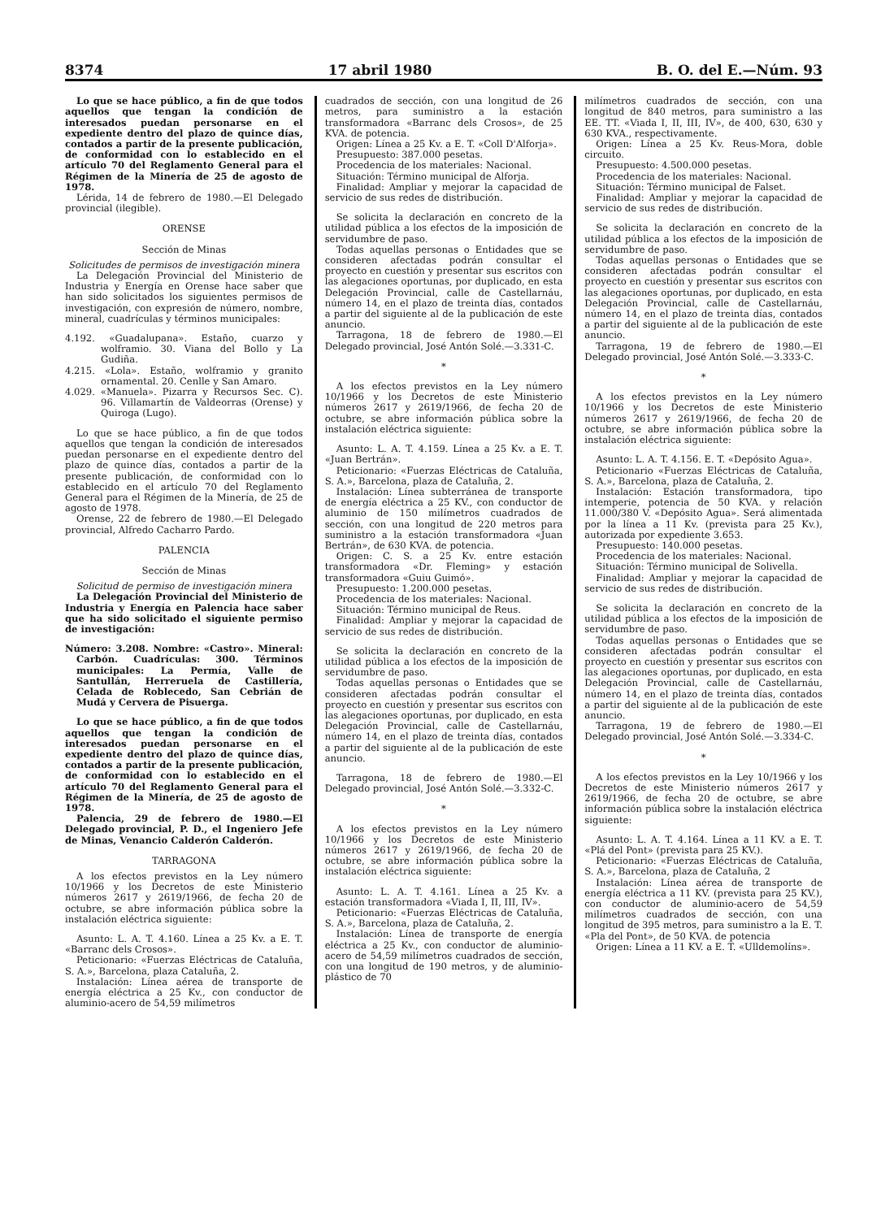8374 17 abril 1980 B. O. del E.—Núm. 93
Lo que se hace público, a fin de que todos aquellos que tengan la condición de interesados puedan personarse en el expediente dentro del plazo de quince días, contados a partir de la presente publicación, de conformidad con lo establecido en el artículo 70 del Reglamento General para el Régimen de la Minería de 25 de agosto de 1978.
Lérida, 14 de febrero de 1980.—El Delegado provincial (ilegible).
ORENSE
Sección de Minas
Solicitudes de permisos de investigación minera
La Delegación Provincial del Ministerio de Industria y Energía en Orense hace saber que han sido solicitados los siguientes permisos de investigación, con expresión de número, nombre, mineral, cuadrículas y términos municipales:
4.192. «Guadalupana». Estaño, cuarzo y wolframio. 30. Viana del Bollo y La Gudiña.
4.215. «Lola». Estaño, wolframio y granito ornamental. 20. Cenlle y San Amaro.
4.029. «Manuela». Pizarra y Recursos Sec. C). 96. Villamartín de Valdeorras (Orense) y Quiroga (Lugo).
Lo que se hace público, a fin de que todos aquellos que tengan la condición de interesados puedan personarse en el expediente dentro del plazo de quince días, contados a partir de la presente publicación, de conformidad con lo establecido en el artículo 70 del Reglamento General para el Régimen de la Minería, de 25 de agosto de 1978.
Orense, 22 de febrero de 1980.—El Delegado provincial, Alfredo Cacharro Pardo.
PALENCIA
Sección de Minas
Solicitud de permiso de investigación minera
La Delegación Provincial del Ministerio de Industria y Energía en Palencia hace saber que ha sido solicitado el siguiente permiso de investigación:
Número: 3.208. Nombre: «Castro». Mineral: Carbón. Cuadrículas: 300. Términos municipales: La Permía, Valle de Santullán, Herreruela de Castillería, Celada de Roblecedo, San Cebrián de Mudá y Cervera de Pisuerga.
Lo que se hace público, a fin de que todos aquellos que tengan la condición de interesados puedan personarse en el expediente dentro del plazo de quince días, contados a partir de la presente publicación, de conformidad con lo establecido en el artículo 70 del Reglamento General para el Régimen de la Minería, de 25 de agosto de 1978.
Palencia, 29 de febrero de 1980.—El Delegado provincial, P. D., el Ingeniero Jefe de Minas, Venancio Calderón Calderón.
TARRAGONA
A los efectos previstos en la Ley número 10/1966 y los Decretos de este Ministerio números 2617 y 2619/1966, de fecha 20 de octubre, se abre información pública sobre la instalación eléctrica siguiente:
Asunto: L. A. T. 4.160. Línea a 25 Kv. a E. T. «Barranc dels Crosos».
Peticionario: «Fuerzas Eléctricas de Cataluña, S. A.», Barcelona, plaza Cataluña, 2.
Instalación: Línea aérea de transporte de energía eléctrica a 25 Kv., con conductor de aluminio-acero de 54,59 milímetros
cuadrados de sección, con una longitud de 26 metros, para suministro a la estación transformadora «Barranc dels Crosos», de 25 KVA. de potencia.
Origen: Línea a 25 Kv. a E. T. «Coll D'Alforja».
Presupuesto: 387.000 pesetas.
Procedencia de los materiales: Nacional.
Situación: Término municipal de Alforja.
Finalidad: Ampliar y mejorar la capacidad de servicio de sus redes de distribución.
Se solicita la declaración en concreto de la utilidad pública a los efectos de la imposición de servidumbre de paso.
Todas aquellas personas o Entidades que se consideren afectadas podrán consultar el proyecto en cuestión y presentar sus escritos con las alegaciones oportunas, por duplicado, en esta Delegación Provincial, calle de Castellarnáu, número 14, en el plazo de treinta días, contados a partir del siguiente al de la publicación de este anuncio.
Tarragona, 18 de febrero de 1980.—El Delegado provincial, José Antón Solé.—3.331-C.
*
A los efectos previstos en la Ley número 10/1966 y los Decretos de este Ministerio números 2617 y 2619/1966, de fecha 20 de octubre, se abre información pública sobre la instalación eléctrica siguiente:
Asunto: L. A. T. 4.159. Línea a 25 Kv. a E. T. «Juan Bertrán».
Peticionario: «Fuerzas Eléctricas de Cataluña, S. A.», Barcelona, plaza de Cataluña, 2.
Instalación: Línea subterránea de transporte de energía eléctrica a 25 KV., con conductor de aluminio de 150 milímetros cuadrados de sección, con una longitud de 220 metros para suministro a la estación transformadora «Juan Bertrán», de 630 KVA. de potencia.
Origen: C. S. a 25 Kv. entre estación transformadora «Dr. Fleming» y estación transformadora «Guiu Guimó».
Presupuesto: 1.200.000 pesetas.
Procedencia de los materiales: Nacional.
Situación: Término municipal de Reus.
Finalidad: Ampliar y mejorar la capacidad de servicio de sus redes de distribución.
Se solicita la declaración en concreto de la utilidad pública a los efectos de la imposición de servidumbre de paso.
Todas aquellas personas o Entidades que se consideren afectadas podrán consultar el proyecto en cuestión y presentar sus escritos con las alegaciones oportunas, por duplicado, en esta Delegación Provincial, calle de Castellarnáu, número 14, en el plazo de treinta días, contados a partir del siguiente al de la publicación de este anuncio.
Tarragona, 18 de febrero de 1980.—El Delegado provincial, José Antón Solé.—3.332-C.
*
A los efectos previstos en la Ley número 10/1966 y los Decretos de este Ministerio números 2617 y 2619/1966, de fecha 20 de octubre, se abre información pública sobre la instalación eléctrica siguiente:
Asunto: L. A. T. 4.161. Línea a 25 Kv. a estación transformadora «Viada I, II, III, IV».
Peticionario: «Fuerzas Eléctricas de Cataluña, S. A.», Barcelona, plaza de Cataluña, 2.
Instalación: Línea de transporte de energía eléctrica a 25 Kv., con conductor de aluminio-acero de 54,59 milímetros cuadrados de sección, con una longitud de 190 metros, y de aluminio-plástico de 70
milímetros cuadrados de sección, con una longitud de 840 metros, para suministro a las EE. TT. «Viada I, II, III, IV», de 400, 630, 630 y 630 KVA., respectivamente.
Origen: Línea a 25 Kv. Reus-Mora, doble circuito.
Presupuesto: 4.500.000 pesetas.
Procedencia de los materiales: Nacional.
Situación: Término municipal de Falset.
Finalidad: Ampliar y mejorar la capacidad de servicio de sus redes de distribución.
Se solicita la declaración en concreto de la utilidad pública a los efectos de la imposición de servidumbre de paso.
Todas aquellas personas o Entidades que se consideren afectadas podrán consultar el proyecto en cuestión y presentar sus escritos con las alegaciones oportunas, por duplicado, en esta Delegación Provincial, calle de Castellarnáu, número 14, en el plazo de treinta días, contados a partir del siguiente al de la publicación de este anuncio.
Tarragona, 19 de febrero de 1980.—El Delegado provincial, José Antón Solé.—3.333-C.
*
A los efectos previstos en la Ley número 10/1966 y los Decretos de este Ministerio números 2617 y 2619/1966, de fecha 20 de octubre, se abre información pública sobre la instalación eléctrica siguiente:
Asunto: L. A. T. 4.156. E. T. «Depósito Agua».
Peticionario «Fuerzas Eléctricas de Cataluña, S. A.», Barcelona, plaza de Cataluña, 2.
Instalación: Estación transformadora, tipo intemperie, potencia de 50 KVA. y relación 11.000/380 V. «Depósito Agua». Será alimentada por la línea a 11 Kv. (prevista para 25 Kv.), autorizada por expediente 3.653.
Presupuesto: 140.000 pesetas.
Procedencia de los materiales: Nacional.
Situación: Término municipal de Solivella.
Finalidad: Ampliar y mejorar la capacidad de servicio de sus redes de distribución.
Se solicita la declaración en concreto de la utilidad pública a los efectos de la imposición de servidumbre de paso.
Todas aquellas personas o Entidades que se consideren afectadas podrán consultar el proyecto en cuestión y presentar sus escritos con las alegaciones oportunas, por duplicado, en esta Delegación Provincial, calle de Castellarnáu, número 14, en el plazo de treinta días, contados a partir del siguiente al de la publicación de este anuncio.
Tarragona, 19 de febrero de 1980.—El Delegado provincial, José Antón Solé.—3.334-C.
*
A los efectos previstos en la Ley 10/1966 y los Decretos de este Ministerio números 2617 y 2619/1966, de fecha 20 de octubre, se abre información pública sobre la instalación eléctrica siguiente:
Asunto: L. A. T. 4.164. Línea a 11 KV. a E. T. «Plá del Pont» (prevista para 25 KV.).
Peticionario: «Fuerzas Eléctricas de Cataluña, S. A.», Barcelona, plaza de Cataluña, 2
Instalación: Línea aérea de transporte de energía eléctrica a 11 KV. (prevista para 25 KV.), con conductor de aluminio-acero de 54,59 milímetros cuadrados de sección, con una longitud de 395 metros, para suministro a la E. T. «Pla del Pont», de 50 KVA. de potencia
Origen: Línea a 11 KV. a E. T. «Ulldemolíns».